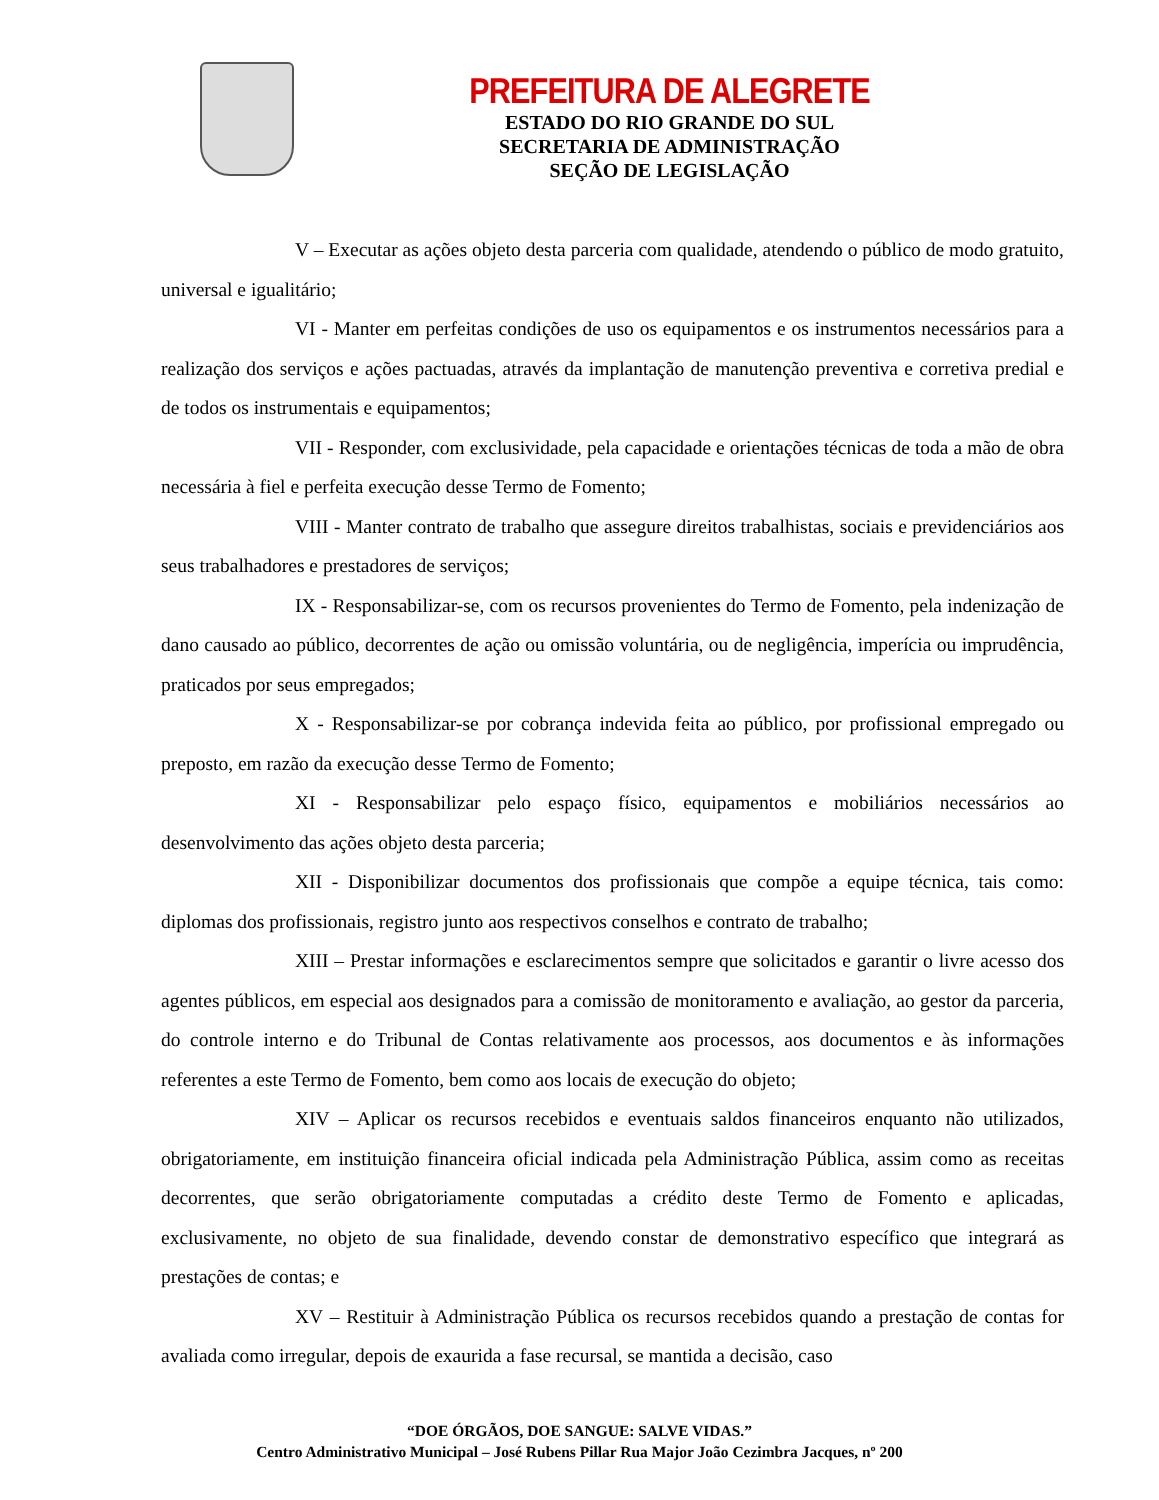PREFEITURA DE ALEGRETE
ESTADO DO RIO GRANDE DO SUL
SECRETARIA DE ADMINISTRAÇÃO
SEÇÃO DE LEGISLAÇÃO
V – Executar as ações objeto desta parceria com qualidade, atendendo o público de modo gratuito, universal e igualitário;
VI - Manter em perfeitas condições de uso os equipamentos e os instrumentos necessários para a realização dos serviços e ações pactuadas, através da implantação de manutenção preventiva e corretiva predial e de todos os instrumentais e equipamentos;
VII - Responder, com exclusividade, pela capacidade e orientações técnicas de toda a mão de obra necessária à fiel e perfeita execução desse Termo de Fomento;
VIII - Manter contrato de trabalho que assegure direitos trabalhistas, sociais e previdenciários aos seus trabalhadores e prestadores de serviços;
IX - Responsabilizar-se, com os recursos provenientes do Termo de Fomento, pela indenização de dano causado ao público, decorrentes de ação ou omissão voluntária, ou de negligência, imperícia ou imprudência, praticados por seus empregados;
X - Responsabilizar-se por cobrança indevida feita ao público, por profissional empregado ou preposto, em razão da execução desse Termo de Fomento;
XI - Responsabilizar pelo espaço físico, equipamentos e mobiliários necessários ao desenvolvimento das ações objeto desta parceria;
XII - Disponibilizar documentos dos profissionais que compõe a equipe técnica, tais como: diplomas dos profissionais, registro junto aos respectivos conselhos e contrato de trabalho;
XIII – Prestar informações e esclarecimentos sempre que solicitados e garantir o livre acesso dos agentes públicos, em especial aos designados para a comissão de monitoramento e avaliação, ao gestor da parceria, do controle interno e do Tribunal de Contas relativamente aos processos, aos documentos e às informações referentes a este Termo de Fomento, bem como aos locais de execução do objeto;
XIV – Aplicar os recursos recebidos e eventuais saldos financeiros enquanto não utilizados, obrigatoriamente, em instituição financeira oficial indicada pela Administração Pública, assim como as receitas decorrentes, que serão obrigatoriamente computadas a crédito deste Termo de Fomento e aplicadas, exclusivamente, no objeto de sua finalidade, devendo constar de demonstrativo específico que integrará as prestações de contas; e
XV – Restituir à Administração Pública os recursos recebidos quando a prestação de contas for avaliada como irregular, depois de exaurida a fase recursal, se mantida a decisão, caso
“DOE ÓRGÃOS, DOE SANGUE: SALVE VIDAS.”
Centro Administrativo Municipal – José Rubens Pillar Rua Major João Cezimbra Jacques, nº 200